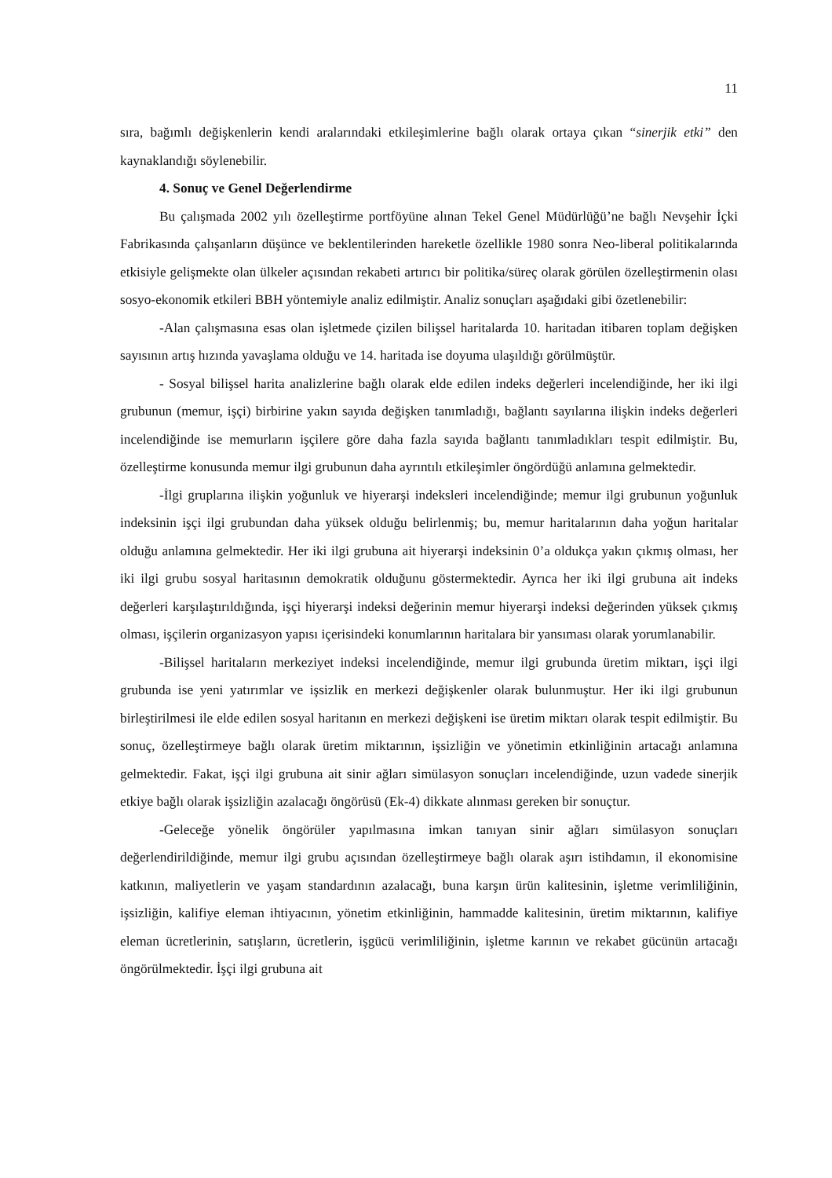11
sıra, bağımlı değişkenlerin kendi aralarındaki etkileşimlerine bağlı olarak ortaya çıkan “sinerjik etki” den kaynaklandığı söylenebilir.
4. Sonuç ve Genel Değerlendirme
Bu çalışmada 2002 yılı özelleştirme portföyüne alınan Tekel Genel Müdürlüğü’ne bağlı Nevşehir İçki Fabrikasında çalışanların düşünce ve beklentilerinden hareketle özellikle 1980 sonra Neo-liberal politikalarında etkisiyle gelişmekte olan ülkeler açısından rekabeti artırıcı bir politika/süreç olarak görülen özelleştirmenin olası sosyo-ekonomik etkileri BBH yöntemiyle analiz edilmiştir. Analiz sonuçları aşağıdaki gibi özetlenebilir:
-Alan çalışmasına esas olan işletmede çizilen bilişsel haritalarda 10. haritadan itibaren toplam değişken sayısının artış hızında yavaşlama olduğu ve 14. haritada ise doyuma ulaşıldığı görülmüştür.
- Sosyal bilişsel harita analizlerine bağlı olarak elde edilen indeks değerleri incelendiğinde, her iki ilgi grubunun (memur, işçi) birbirine yakın sayıda değişken tanımladığı, bağlantı sayılarına ilişkin indeks değerleri incelendiğinde ise memurların işçilere göre daha fazla sayıda bağlantı tanımladıkları tespit edilmiştir. Bu, özelleştirme konusunda memur ilgi grubunun daha ayrıntılı etkileşimler öngördüğü anlamına gelmektedir.
-İlgi gruplarına ilişkin yoğunluk ve hiyerarşi indeksleri incelendiğinde; memur ilgi grubunun yoğunluk indeksinin işçi ilgi grubundan daha yüksek olduğu belirlenmiş; bu, memur haritalarının daha yoğun haritalar olduğu anlamına gelmektedir. Her iki ilgi grubuna ait hiyerarşi indeksinin 0’a oldukça yakın çıkmış olması, her iki ilgi grubu sosyal haritasının demokratik olduğunu göstermektedir. Ayrıca her iki ilgi grubuna ait indeks değerleri karşılaştırıldığında, işçi hiyerarşi indeksi değerinin memur hiyerarşi indeksi değerinden yüksek çıkmış olması, işçilerin organizasyon yapısı içerisindeki konumlarının haritalara bir yansıması olarak yorumlanabilir.
-Bilişsel haritaların merkeziyet indeksi incelendiğinde, memur ilgi grubunda üretim miktarı, işçi ilgi grubunda ise yeni yatırımlar ve işsizlik en merkezi değişkenler olarak bulunmuştur. Her iki ilgi grubunun birleştirilmesi ile elde edilen sosyal haritanın en merkezi değişkeni ise üretim miktarı olarak tespit edilmiştir. Bu sonuç, özelleştirmeye bağlı olarak üretim miktarının, işsizliğin ve yönetimin etkinliğinin artacağı anlamına gelmektedir. Fakat, işçi ilgi grubuna ait sinir ağları simülasyon sonuçları incelendiğinde, uzun vadede sinerjik etkiye bağlı olarak işsizliğin azalacağı öngörüsü (Ek-4) dikkate alınması gereken bir sonuçtur.
-Geleceğe yönelik öngörüler yapılmasına imkan tanıyan sinir ağları simülasyon sonuçları değerlendirildiğinde, memur ilgi grubu açısından özelleştirmeye bağlı olarak aşırı istihdamın, il ekonomisine katkının, maliyetlerin ve yaşam standardının azalacağı, buna karşın ürün kalitesinin, işletme verimliliğinin, işsizliğin, kalifiye eleman ihtiyacının, yönetim etkinliğinin, hammadde kalitesinin, üretim miktarının, kalifiye eleman ücretlerinin, satışların, ücretlerin, işgücü verimliliğinin, işletme karının ve rekabet gücünün artacağı öngörülmektedir. İşçi ilgi grubuna ait